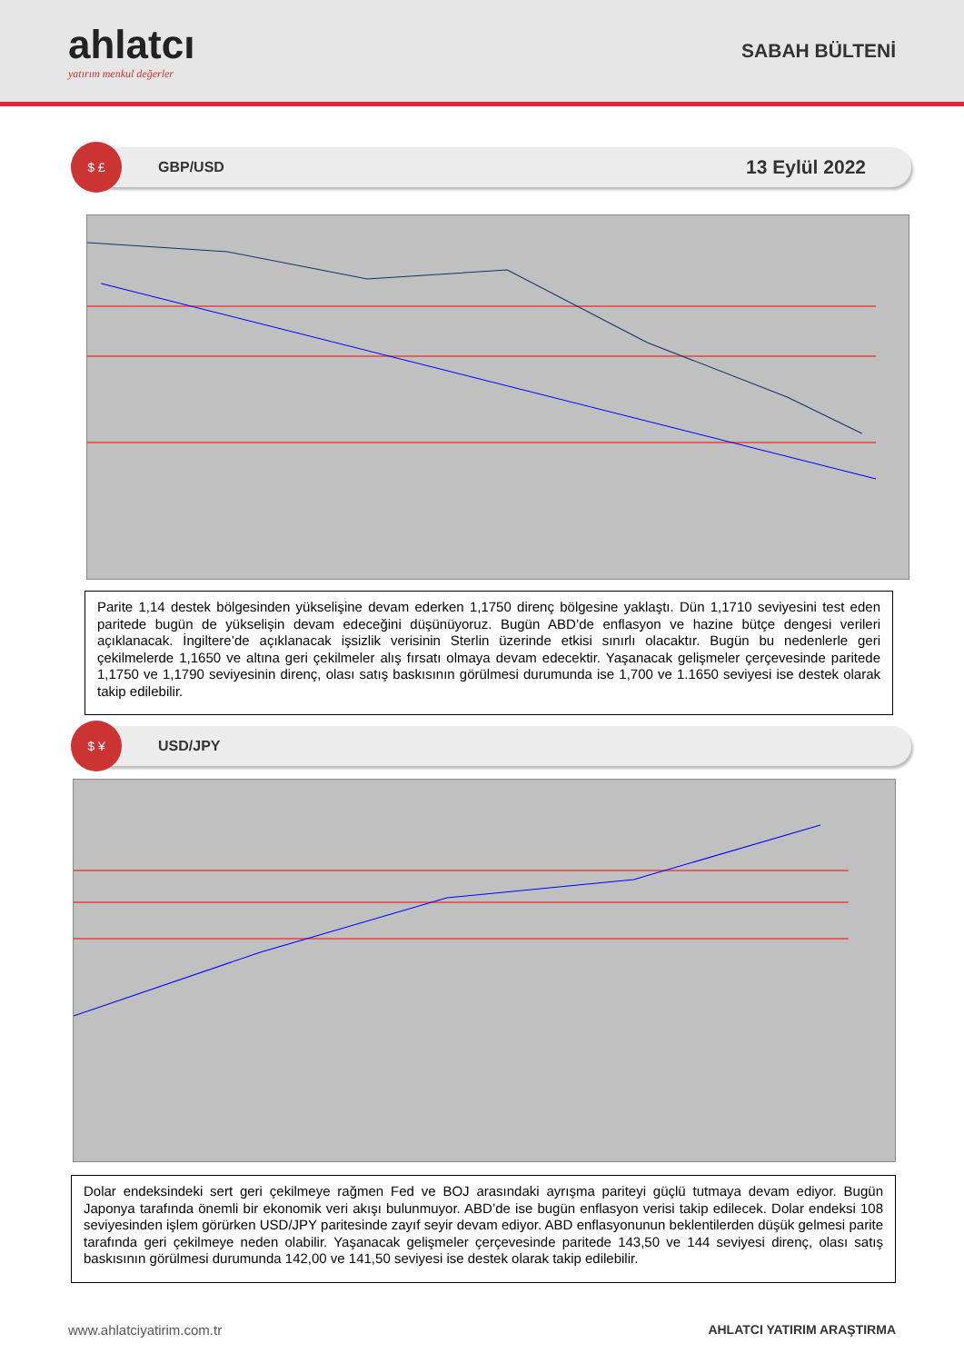ahlatcı
yatırım menkul değerler
SABAH BÜLTENİ
$ £
GBP/USD
13 Eylül 2022
Parite 1,14 destek bölgesinden yükselişine devam ederken 1,1750 direnç bölgesine yaklaştı. Dün 1,1710 seviyesini test eden paritede bugün de yükselişin devam edeceğini düşünüyoruz. Bugün ABD’de enflasyon ve hazine bütçe dengesi verileri açıklanacak. İngiltere’de açıklanacak işsizlik verisinin Sterlin üzerinde etkisi sınırlı olacaktır. Bugün bu nedenlerle geri çekilmelerde 1,1650 ve altına geri çekilmeler alış fırsatı olmaya devam edecektir. Yaşanacak gelişmeler çerçevesinde paritede 1,1750 ve 1,1790 seviyesinin direnç, olası satış baskısının görülmesi durumunda ise 1,700 ve 1.1650 seviyesi ise destek olarak takip edilebilir.
$ ¥
USD/JPY
Dolar endeksindeki sert geri çekilmeye rağmen Fed ve BOJ arasındaki ayrışma pariteyi güçlü tutmaya devam ediyor. Bugün Japonya tarafında önemli bir ekonomik veri akışı bulunmuyor. ABD’de ise bugün enflasyon verisi takip edilecek. Dolar endeksi 108 seviyesinden işlem görürken USD/JPY paritesinde zayıf seyir devam ediyor. ABD enflasyonunun beklentilerden düşük gelmesi parite tarafında geri çekilmeye neden olabilir. Yaşanacak gelişmeler çerçevesinde paritede 143,50 ve 144 seviyesi direnç, olası satış baskısının görülmesi durumunda 142,00 ve 141,50 seviyesi ise destek olarak takip edilebilir.
www.ahlatciyatirim.com.tr AHLATCI YATIRIM ARAŞTIRMA